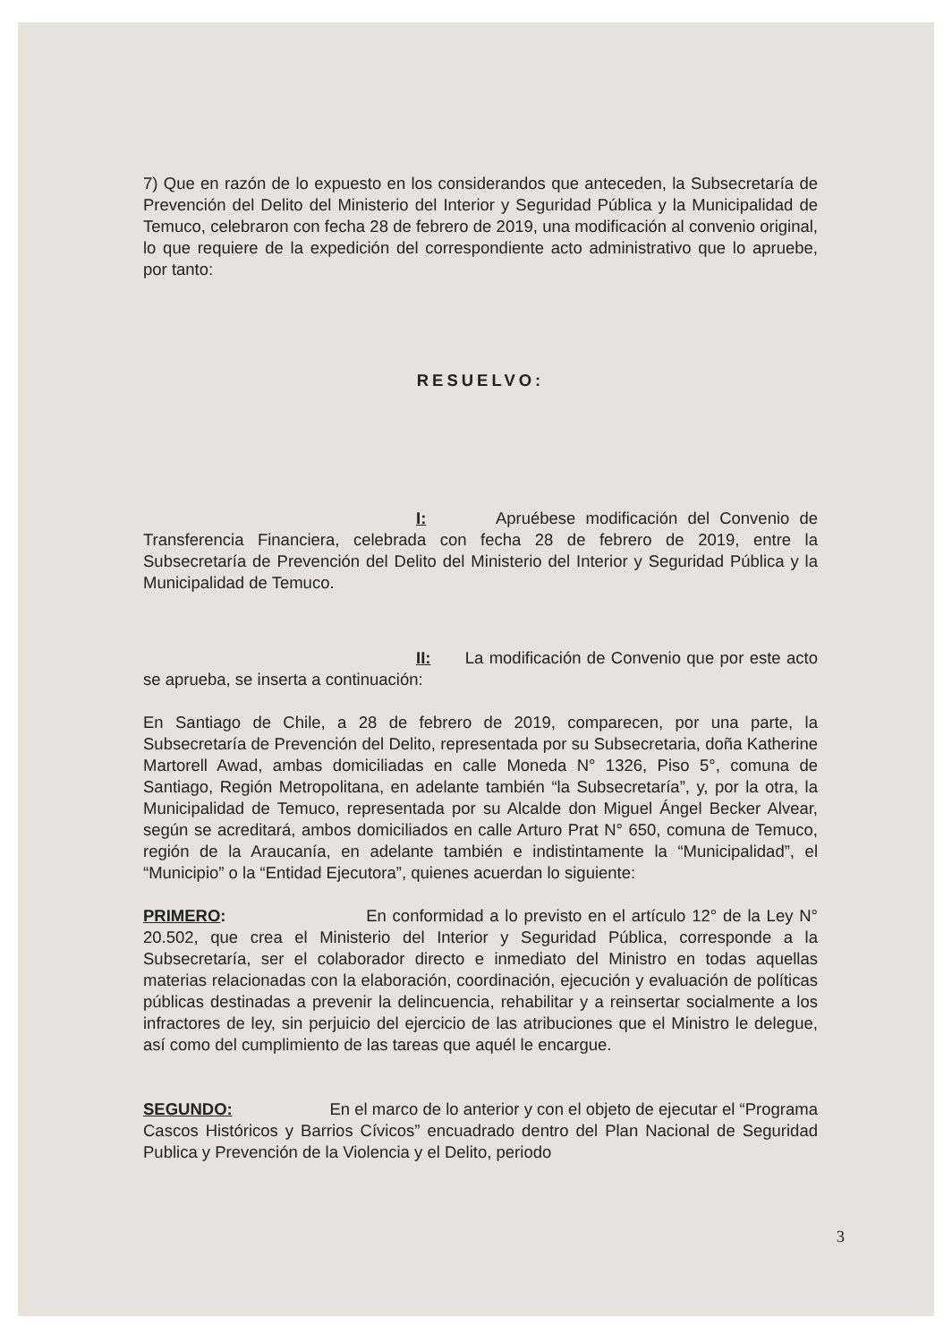7) Que en razón de lo expuesto en los considerandos que anteceden, la Subsecretaría de Prevención del Delito del Ministerio del Interior y Seguridad Pública y la Municipalidad de Temuco, celebraron con fecha 28 de febrero de 2019, una modificación al convenio original, lo que requiere de la expedición del correspondiente acto administrativo que lo apruebe, por tanto:
RESUELVO:
I: Apruébese modificación del Convenio de Transferencia Financiera, celebrada con fecha 28 de febrero de 2019, entre la Subsecretaría de Prevención del Delito del Ministerio del Interior y Seguridad Pública y la Municipalidad de Temuco.
II: La modificación de Convenio que por este acto se aprueba, se inserta a continuación:
En Santiago de Chile, a 28 de febrero de 2019, comparecen, por una parte, la Subsecretaría de Prevención del Delito, representada por su Subsecretaria, doña Katherine Martorell Awad, ambas domiciliadas en calle Moneda N° 1326, Piso 5°, comuna de Santiago, Región Metropolitana, en adelante también “la Subsecretaría”, y, por la otra, la Municipalidad de Temuco, representada por su Alcalde don Miguel Ángel Becker Alvear, según se acreditará, ambos domiciliados en calle Arturo Prat N° 650, comuna de Temuco, región de la Araucanía, en adelante también e indistintamente la “Municipalidad”, el “Municipio” o la “Entidad Ejecutora”, quienes acuerdan lo siguiente:
PRIMERO: En conformidad a lo previsto en el artículo 12° de la Ley N° 20.502, que crea el Ministerio del Interior y Seguridad Pública, corresponde a la Subsecretaría, ser el colaborador directo e inmediato del Ministro en todas aquellas materias relacionadas con la elaboración, coordinación, ejecución y evaluación de políticas públicas destinadas a prevenir la delincuencia, rehabilitar y a reinsertar socialmente a los infractores de ley, sin perjuicio del ejercicio de las atribuciones que el Ministro le delegue, así como del cumplimiento de las tareas que aquél le encargue.
SEGUNDO: En el marco de lo anterior y con el objeto de ejecutar el “Programa Cascos Históricos y Barrios Cívicos” encuadrado dentro del Plan Nacional de Seguridad Publica y Prevención de la Violencia y el Delito, periodo
3